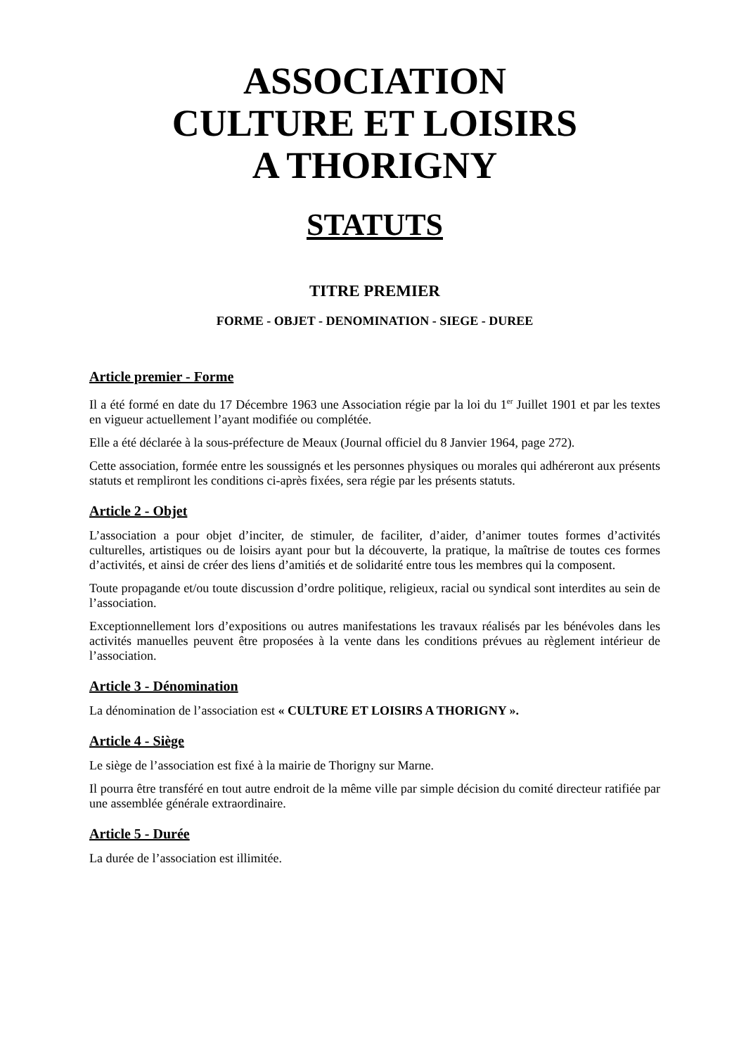ASSOCIATION
CULTURE ET LOISIRS
A THORIGNY
STATUTS
TITRE PREMIER
FORME - OBJET - DENOMINATION - SIEGE - DUREE
Article premier - Forme
Il a été formé en date du 17 Décembre 1963 une Association régie par la loi du 1<sup>er</sup> Juillet 1901 et par les textes en vigueur actuellement l’ayant modifiée ou complétée.
Elle a été déclarée à la sous-préfecture de Meaux (Journal officiel du 8 Janvier 1964, page 272).
Cette association, formée entre les soussignés et les personnes physiques ou morales qui adhéreront aux présents statuts et rempliront les conditions ci-après fixées, sera régie par les présents statuts.
Article 2 - Objet
L’association a pour objet d’inciter, de stimuler, de faciliter, d’aider, d’animer toutes formes d’activités culturelles, artistiques ou de loisirs ayant pour but la découverte, la pratique, la maîtrise de toutes ces formes d’activités, et ainsi de créer des liens d’amitiés et de solidarité entre tous les membres qui la composent.
Toute propagande et/ou toute discussion d’ordre politique, religieux, racial ou syndical sont interdites au sein de l’association.
Exceptionnellement lors d’expositions ou autres manifestations les travaux réalisés par les bénévoles dans les activités manuelles peuvent être proposées à la vente dans les conditions prévues au règlement intérieur de l’association.
Article 3 - Dénomination
La dénomination de l’association est « CULTURE ET LOISIRS A THORIGNY ».
Article 4 - Siège
Le siège de l’association est fixé à la mairie de Thorigny sur Marne.
Il pourra être transféré en tout autre endroit de la même ville par simple décision du comité directeur ratifiée par une assemblée générale extraordinaire.
Article 5 - Durée
La durée de l’association est illimitée.